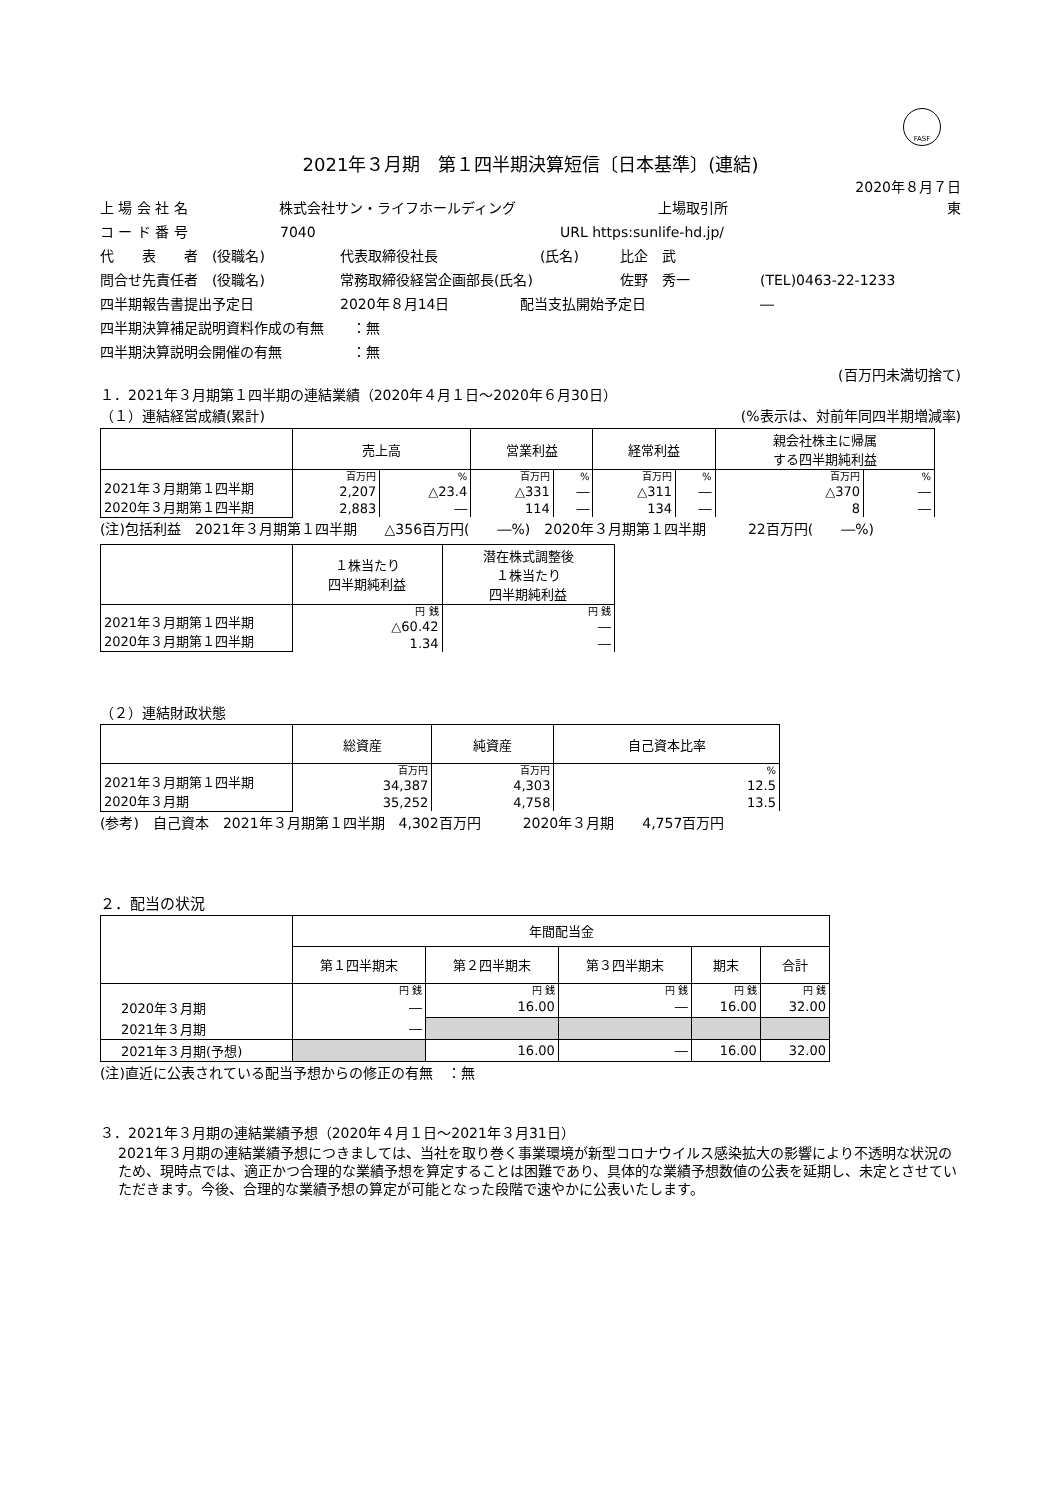FASF
2021年３月期　第１四半期決算短信〔日本基準〕(連結)
2020年８月７日
上 場 会 社 名 株式会社サン・ライフホールディング 上場取引所 東
コ ー ド 番 号 7040 URL https:sunlife-hd.jp/
代　　表　　者　(役職名) 代表取締役社長 (氏名) 比企　武
問合せ先責任者　(役職名) 常務取締役経営企画部長(氏名) 佐野　秀一 (TEL)0463-22-1233
四半期報告書提出予定日 2020年８月14日 配当支払開始予定日 ―
四半期決算補足説明資料作成の有無　　：無
四半期決算説明会開催の有無　　　　　：無
(百万円未満切捨て)
１．2021年３月期第１四半期の連結業績（2020年４月１日～2020年６月30日）
（１）連結経営成績(累計) (%表示は、対前年同四半期増減率)
| | 売上高 | | 営業利益 | | 経常利益 | | 親会社株主に帰属 する四半期純利益 | |
| --- | --- | --- | --- | --- | --- | --- | --- | --- |
| 2021年３月期第１四半期 2020年３月期第１四半期 | 百万円 | % | 百万円 | % | 百万円 | % | 百万円 | % |
| | 2,207 | △23.4 | △331 | ― | △311 | ― | △370 | ― |
| | 2,883 | ― | 114 | ― | 134 | ― | 8 | ― |
(注)包括利益　2021年３月期第１四半期　　△356百万円(　　―%)　2020年３月期第１四半期　　　22百万円(　　―%)
| | １株当たり 四半期純利益 | 潜在株式調整後 １株当たり 四半期純利益 |
| --- | --- | --- |
| 2021年３月期第１四半期 2020年３月期第１四半期 | 円 銭 | 円 銭 |
| | △60.42 | ― |
| | 1.34 | ― |
（２）連結財政状態
| | 総資産 | 純資産 | 自己資本比率 |
| --- | --- | --- | --- |
| 2021年３月期第１四半期 2020年３月期 | 百万円 | 百万円 | % |
| | 34,387 | 4,303 | 12.5 |
| | 35,252 | 4,758 | 13.5 |
(参考)　自己資本　2021年３月期第１四半期　4,302百万円　　　2020年３月期　　4,757百万円
２．配当の状況
| | 年間配当金 | | | | |
| --- | --- | --- | --- | --- | --- |
| | 第１四半期末 | 第２四半期末 | 第３四半期末 | 期末 | 合計 |
| | 円 銭 | 円 銭 | 円 銭 | 円 銭 | 円 銭 |
| 2020年３月期 | ― | 16.00 | ― | 16.00 | 32.00 |
| 2021年３月期 | ― | | | | |
| 2021年３月期(予想) | | 16.00 | ― | 16.00 | 32.00 |
(注)直近に公表されている配当予想からの修正の有無　：無
３．2021年３月期の連結業績予想（2020年４月１日～2021年３月31日）
2021年３月期の連結業績予想につきましては、当社を取り巻く事業環境が新型コロナウイルス感染拡大の影響により不透明な状況のため、現時点では、適正かつ合理的な業績予想を算定することは困難であり、具体的な業績予想数値の公表を延期し、未定とさせていただきます。今後、合理的な業績予想の算定が可能となった段階で速やかに公表いたします。